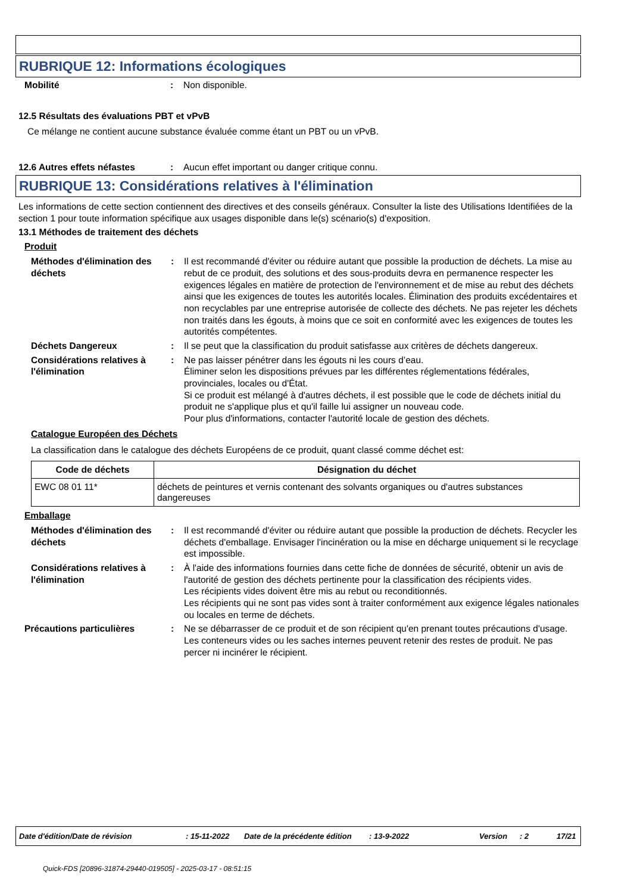RUBRIQUE 12: Informations écologiques
Mobilité : Non disponible.
12.5 Résultats des évaluations PBT et vPvB
Ce mélange ne contient aucune substance évaluée comme étant un PBT ou un vPvB.
12.6 Autres effets néfastes : Aucun effet important ou danger critique connu.
RUBRIQUE 13: Considérations relatives à l'élimination
Les informations de cette section contiennent des directives et des conseils généraux. Consulter la liste des Utilisations Identifiées de la section 1 pour toute information spécifique aux usages disponible dans le(s) scénario(s) d'exposition.
13.1 Méthodes de traitement des déchets
Produit
Méthodes d'élimination des déchets
: Il est recommandé d'éviter ou réduire autant que possible la production de déchets. La mise au rebut de ce produit, des solutions et des sous-produits devra en permanence respecter les exigences légales en matière de protection de l'environnement et de mise au rebut des déchets ainsi que les exigences de toutes les autorités locales. Élimination des produits excédentaires et non recyclables par une entreprise autorisée de collecte des déchets. Ne pas rejeter les déchets non traités dans les égouts, à moins que ce soit en conformité avec les exigences de toutes les autorités compétentes.
Déchets Dangereux : Il se peut que la classification du produit satisfasse aux critères de déchets dangereux.
Considérations relatives à l'élimination
: Ne pas laisser pénétrer dans les égouts ni les cours d’eau.
Éliminer selon les dispositions prévues par les différentes réglementations fédérales, provinciales, locales ou d'État.
Si ce produit est mélangé à d'autres déchets, il est possible que le code de déchets initial du produit ne s'applique plus et qu'il faille lui assigner un nouveau code.
Pour plus d'informations, contacter l'autorité locale de gestion des déchets.
Catalogue Européen des Déchets
La classification dans le catalogue des déchets Européens de ce produit, quant classé comme déchet est:
| Code de déchets | Désignation du déchet |
| --- | --- |
| EWC 08 01 11* | déchets de peintures et vernis contenant des solvants organiques ou d'autres substances dangereuses |
Emballage
Méthodes d'élimination des déchets
: Il est recommandé d'éviter ou réduire autant que possible la production de déchets. Recycler les déchets d'emballage. Envisager l'incinération ou la mise en décharge uniquement si le recyclage est impossible.
Considérations relatives à l'élimination
: À l'aide des informations fournies dans cette fiche de données de sécurité, obtenir un avis de l'autorité de gestion des déchets pertinente pour la classification des récipients vides.
Les récipients vides doivent être mis au rebut ou reconditionnés.
Les récipients qui ne sont pas vides sont à traiter conformément aux exigence légales nationales ou locales en terme de déchets.
Précautions particulières : Ne se débarrasser de ce produit et de son récipient qu'en prenant toutes précautions d'usage. Les conteneurs vides ou les saches internes peuvent retenir des restes de produit. Ne pas percer ni incinérer le récipient.
Date d'édition/Date de révision: 15-11-2022 Date de la précédente édition: 13-9-2022 Version: 2 17/21
Quick-FDS [20896-31874-29440-019505] - 2025-03-17 - 08:51:15